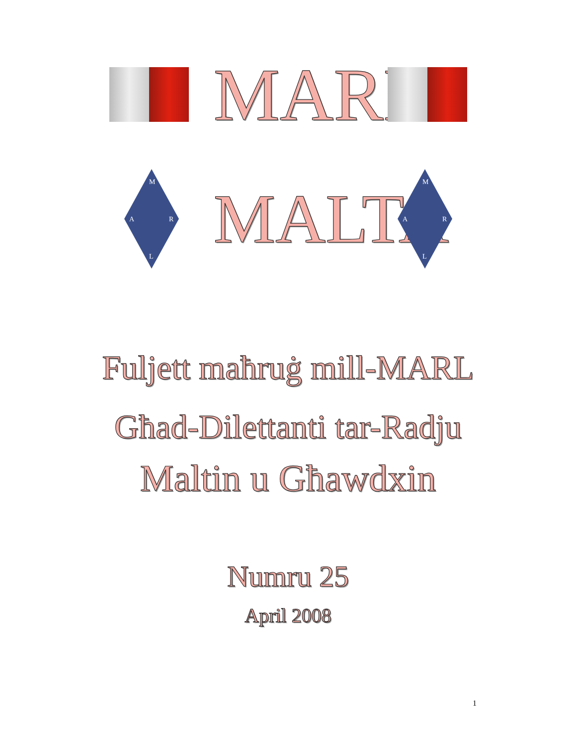MARL
M
A
R
L
MALTA
M
A
R
L
Fuljett maħruġ mill-MARL
Għad-Dilettanti tar-Radju
Maltin u Għawdxin
Numru 25
April 2008
1